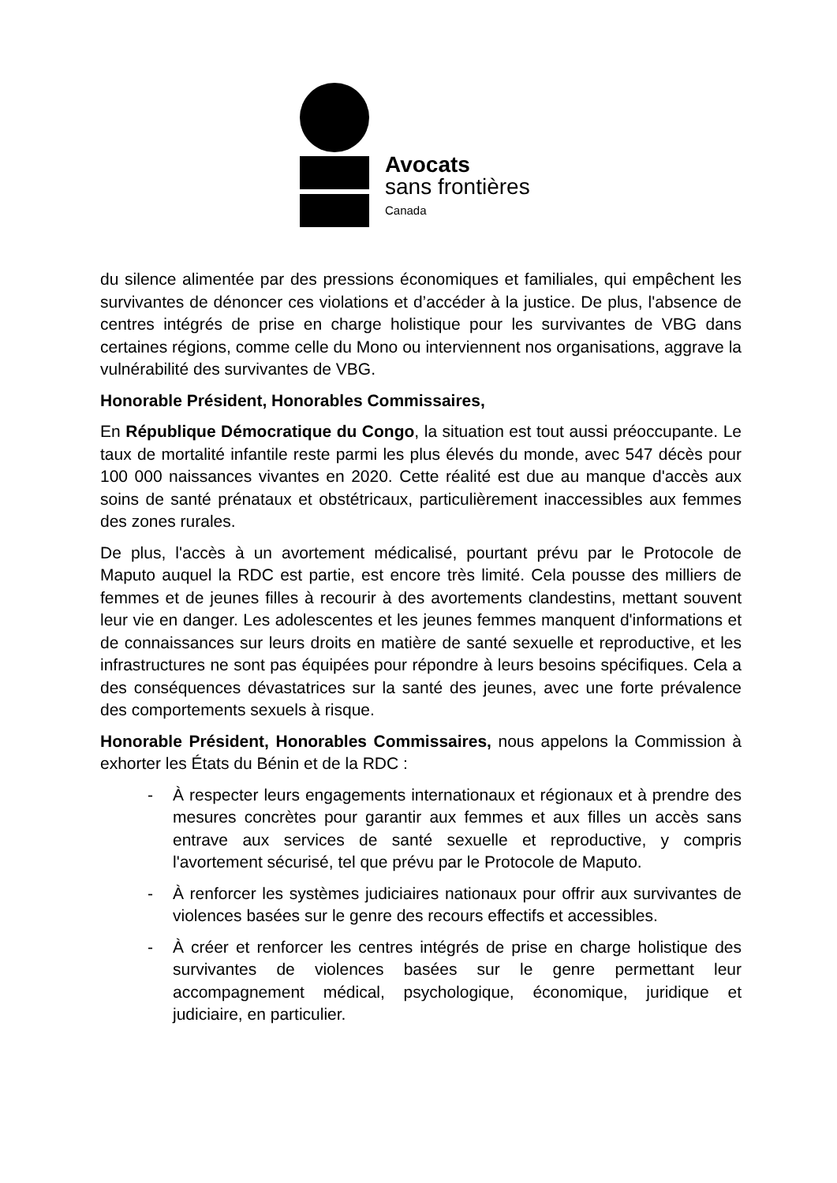Avocats
sans frontières
Canada
du silence alimentée par des pressions économiques et familiales, qui empêchent les survivantes de dénoncer ces violations et d’accéder à la justice. De plus, l'absence de centres intégrés de prise en charge holistique pour les survivantes de VBG dans certaines régions, comme celle du Mono ou interviennent nos organisations, aggrave la vulnérabilité des survivantes de VBG.
Honorable Président, Honorables Commissaires,
En République Démocratique du Congo, la situation est tout aussi préoccupante. Le taux de mortalité infantile reste parmi les plus élevés du monde, avec 547 décès pour 100 000 naissances vivantes en 2020. Cette réalité est due au manque d'accès aux soins de santé prénataux et obstétricaux, particulièrement inaccessibles aux femmes des zones rurales.
De plus, l'accès à un avortement médicalisé, pourtant prévu par le Protocole de Maputo auquel la RDC est partie, est encore très limité. Cela pousse des milliers de femmes et de jeunes filles à recourir à des avortements clandestins, mettant souvent leur vie en danger. Les adolescentes et les jeunes femmes manquent d'informations et de connaissances sur leurs droits en matière de santé sexuelle et reproductive, et les infrastructures ne sont pas équipées pour répondre à leurs besoins spécifiques. Cela a des conséquences dévastatrices sur la santé des jeunes, avec une forte prévalence des comportements sexuels à risque.
Honorable Président, Honorables Commissaires, nous appelons la Commission à exhorter les États du Bénin et de la RDC :
- À respecter leurs engagements internationaux et régionaux et à prendre des mesures concrètes pour garantir aux femmes et aux filles un accès sans entrave aux services de santé sexuelle et reproductive, y compris l'avortement sécurisé, tel que prévu par le Protocole de Maputo.
- À renforcer les systèmes judiciaires nationaux pour offrir aux survivantes de violences basées sur le genre des recours effectifs et accessibles.
- À créer et renforcer les centres intégrés de prise en charge holistique des survivantes de violences basées sur le genre permettant leur accompagnement médical, psychologique, économique, juridique et judiciaire, en particulier.